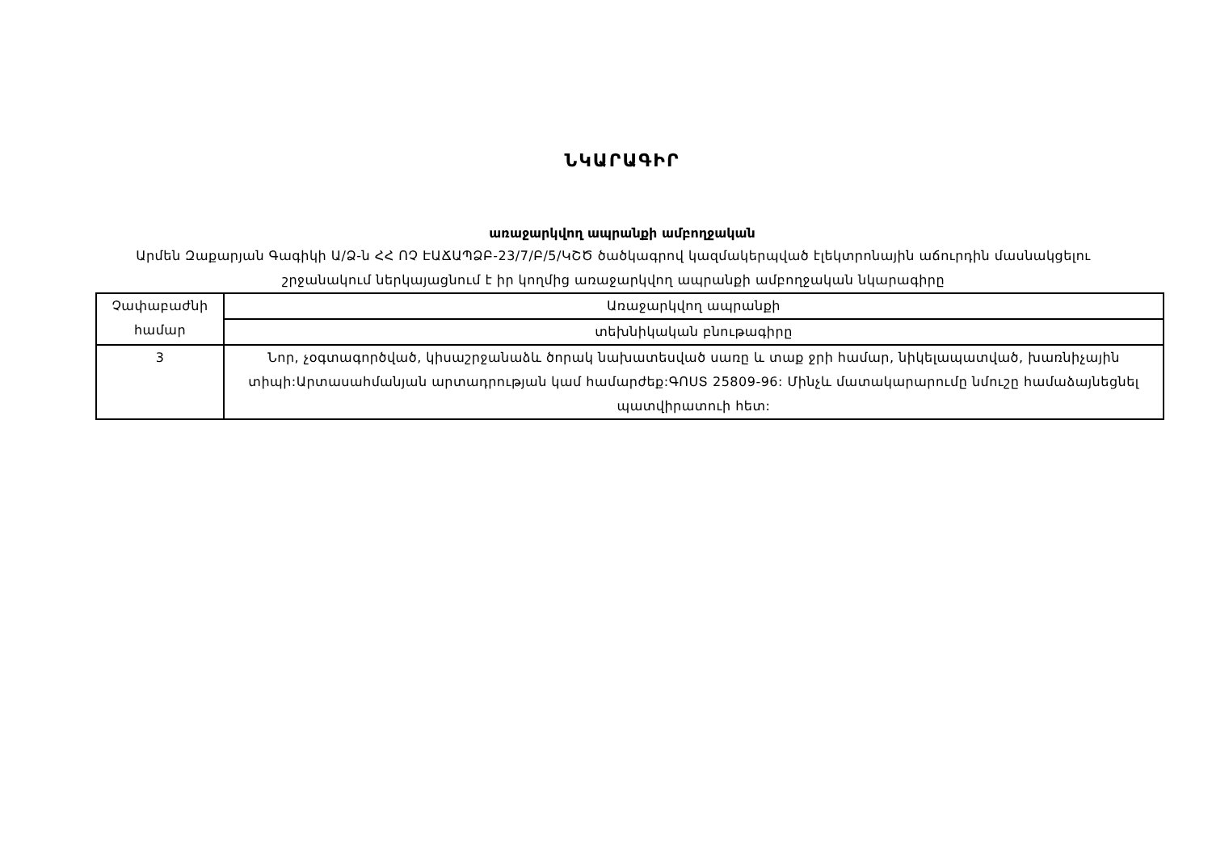ՆԿԱՐԱԳԻՐ
առաջարկվող ապրանքի ամբողջական
Արմեն Զաքարյան Գագիկի Ա/Ձ-ն ՀՀ ՈՉ ԷԱՃԱՊՁԲ-23/7/Բ/5/ԿՇԾ ծածկագրով կազմակերպված էլեկտրոնային աճուրդին մասնակցելու շրջանակում ներկայացնում է իր կողմից առաջարկվող ապրանքի ամբողջական նկարագիրը
| Չափաբաժնի համար | Առաջարկվող ապրանքի |
| | տեխնիկական բնութագիրը |
| 3 | Նոր, չօգտագործված, կիսաշրջանաձև ծորակ նախատեսված սառը և տաք ջրի համար, նիկելապատված, խառնիչային տիպի:Արտասահմանյան արտադրության կամ համարժեք:ԳՈՍՏ 25809-96: Մինչև մատակարարումը նմուշը համաձայնեցնել պատվիրատուի հետ: |